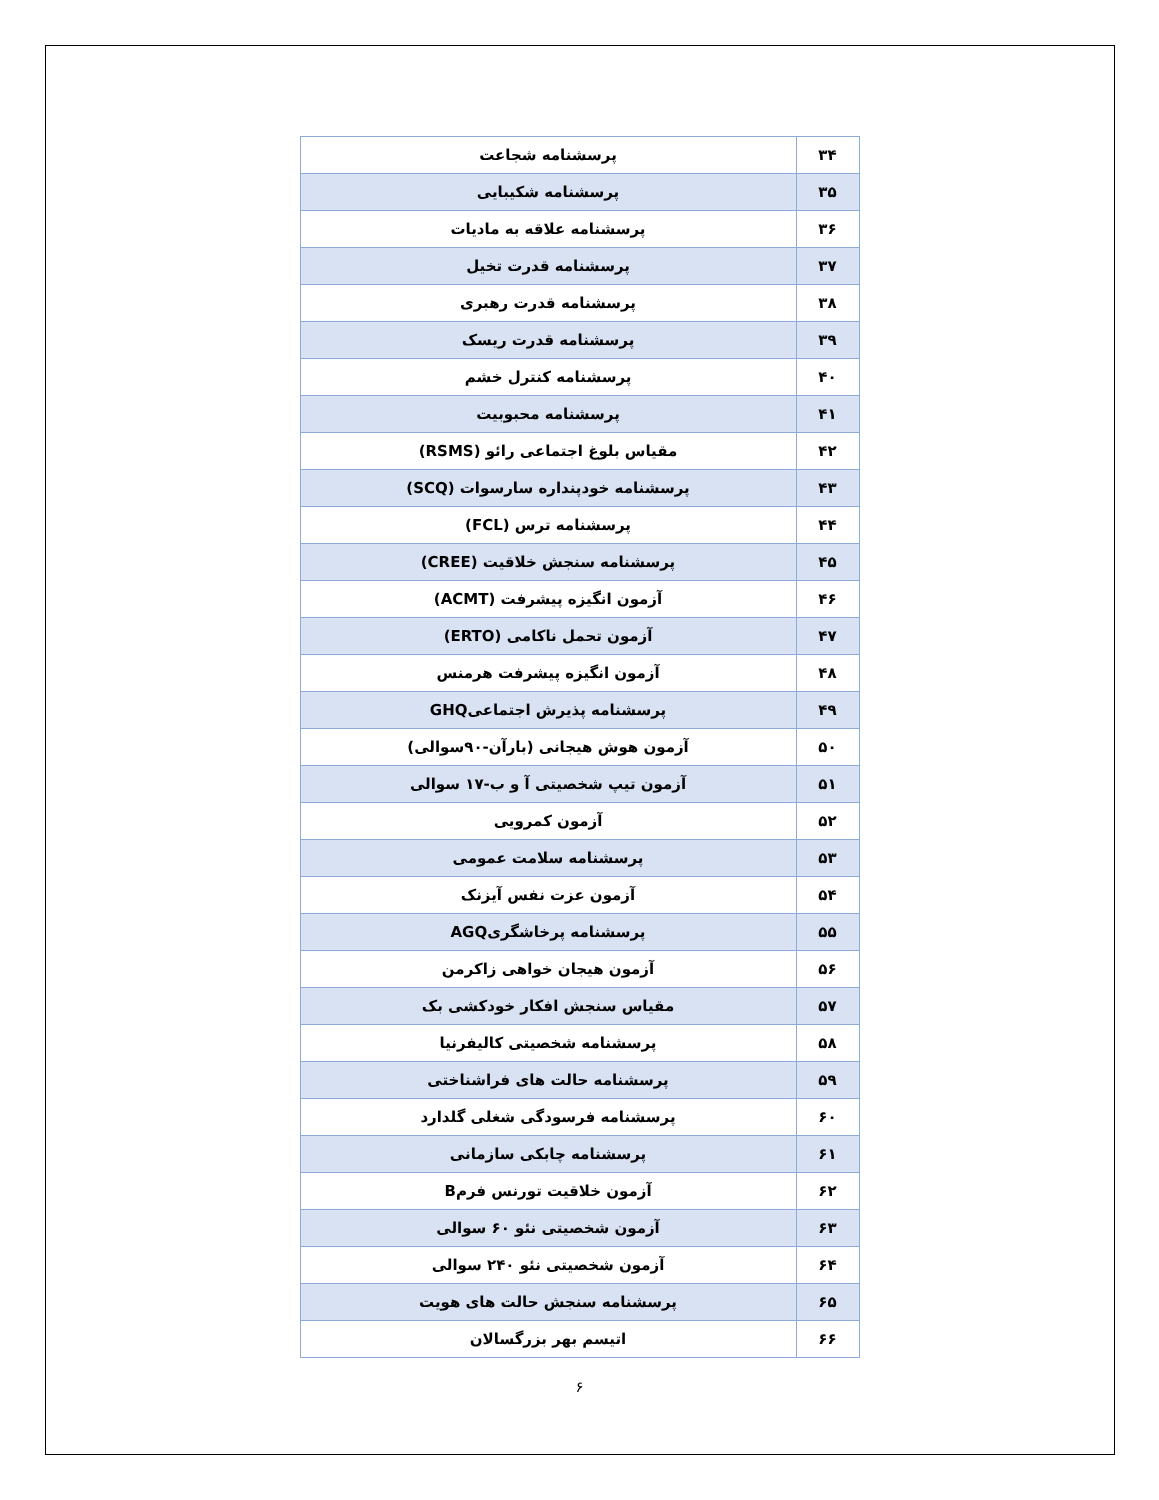| ۳۴ | پرسشنامه شجاعت |
| ۳۵ | پرسشنامه شکیبایی |
| ۳۶ | پرسشنامه علاقه به مادیات |
| ۳۷ | پرسشنامه قدرت تخیل |
| ۳۸ | پرسشنامه قدرت رهبری |
| ۳۹ | پرسشنامه قدرت ریسک |
| ۴۰ | پرسشنامه کنترل خشم |
| ۴۱ | پرسشنامه محبوبیت |
| ۴۲ | مقیاس بلوغ اجتماعی رائو (RSMS) |
| ۴۳ | پرسشنامه خودپنداره سارسوات (SCQ) |
| ۴۴ | پرسشنامه ترس (FCL) |
| ۴۵ | پرسشنامه سنجش خلاقیت (CREE) |
| ۴۶ | آزمون انگیزه پیشرفت (ACMT) |
| ۴۷ | آزمون تحمل ناکامی (ERTO) |
| ۴۸ | آزمون انگیزه پیشرفت هرمنس |
| ۴۹ | پرسشنامه پذیرش اجتماعیGHQ |
| ۵۰ | آزمون هوش هیجانی (بارآن-۹۰سوالی) |
| ۵۱ | آزمون تیپ شخصیتی آ و ب-۱۷ سوالی |
| ۵۲ | آزمون کمرویی |
| ۵۳ | پرسشنامه سلامت عمومی |
| ۵۴ | آزمون عزت نفس آیزنک |
| ۵۵ | پرسشنامه پرخاشگریAGQ |
| ۵۶ | آزمون هیجان خواهی زاکرمن |
| ۵۷ | مقیاس سنجش افکار خودکشی بک |
| ۵۸ | پرسشنامه شخصیتی کالیفرنیا |
| ۵۹ | پرسشنامه حالت های فراشناختی |
| ۶۰ | پرسشنامه فرسودگی شغلی گلدارد |
| ۶۱ | پرسشنامه چابکی سازمانی |
| ۶۲ | آزمون خلاقیت تورنس فرمB |
| ۶۳ | آزمون شخصیتی نئو ۶۰ سوالی |
| ۶۴ | آزمون شخصیتی نئو ۲۴۰ سوالی |
| ۶۵ | پرسشنامه سنجش حالت های هویت |
| ۶۶ | اتیسم بهر بزرگسالان |
۶